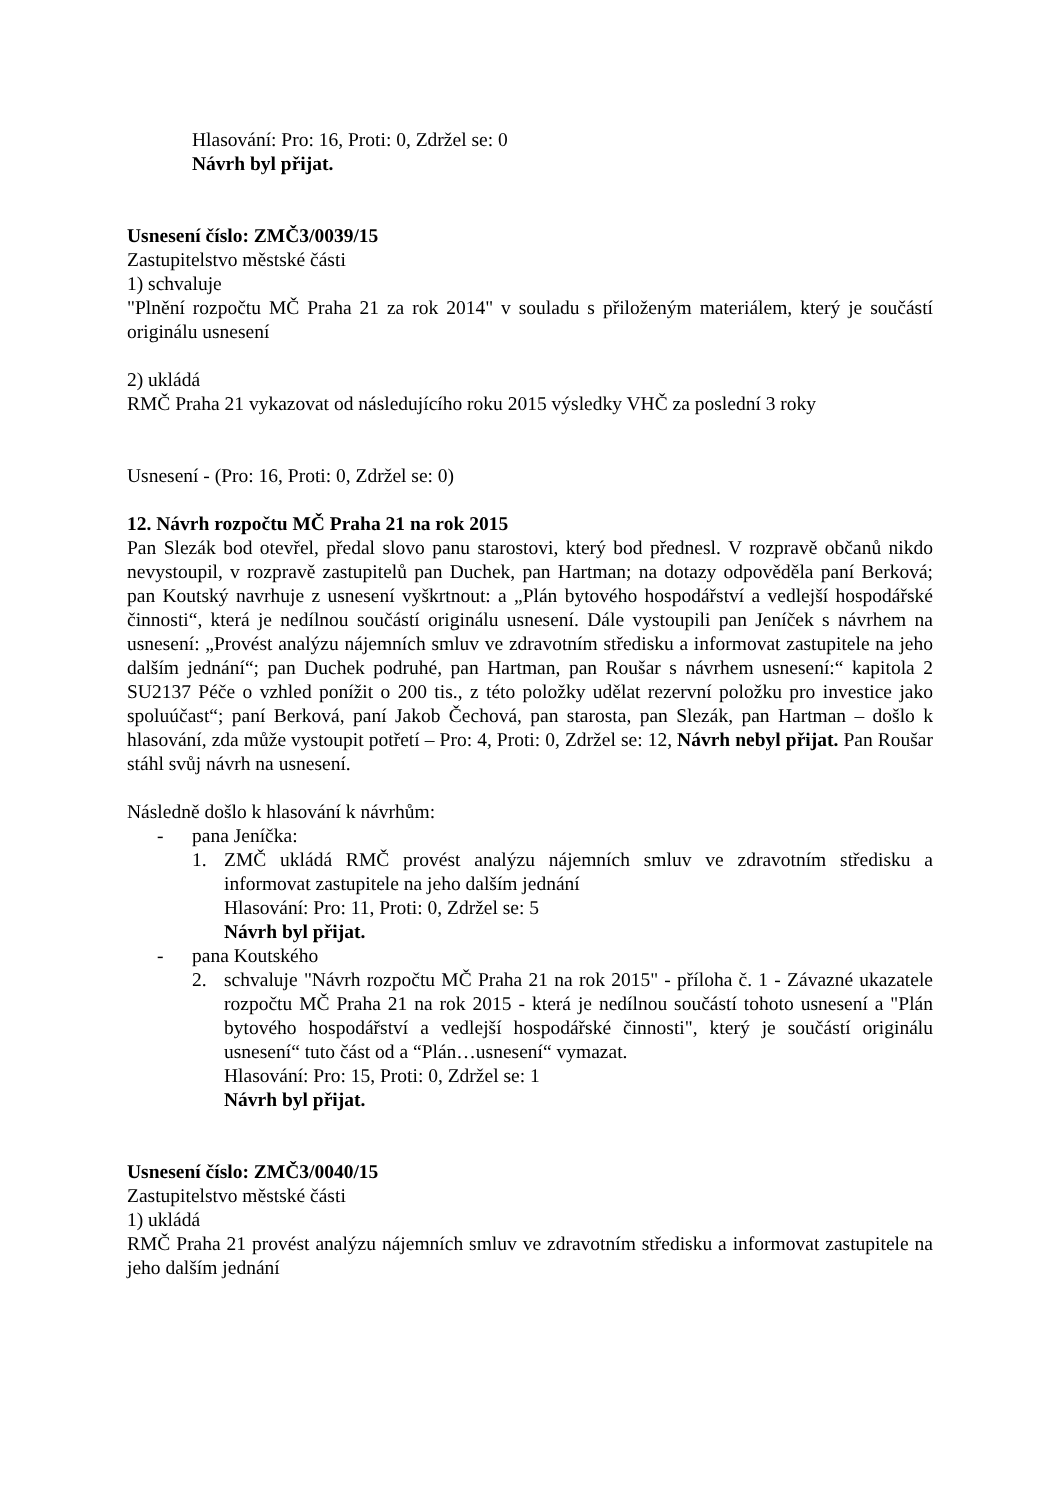Hlasování: Pro: 16, Proti: 0, Zdržel se: 0
Návrh byl přijat.
Usnesení číslo: ZMČ3/0039/15
Zastupitelstvo městské části
1) schvaluje
"Plnění rozpočtu MČ Praha 21 za rok 2014" v souladu s přiloženým materiálem, který je součástí originálu usnesení
2) ukládá
RMČ Praha 21 vykazovat od následujícího roku 2015 výsledky VHČ za poslední 3 roky
Usnesení - (Pro: 16, Proti: 0, Zdržel se: 0)
12. Návrh rozpočtu MČ Praha 21 na rok 2015
Pan Slezák bod otevřel, předal slovo panu starostovi, který bod přednesl. V rozpravě občanů nikdo nevystoupil, v rozpravě zastupitelů pan Duchek, pan Hartman; na dotazy odpověděla paní Berková; pan Koutský navrhuje z usnesení vyškrtnout: a „Plán bytového hospodářství a vedlejší hospodářské činnosti“, která je nedílnou součástí originálu usnesení. Dále vystoupili pan Jeníček s návrhem na usnesení: „Provést analýzu nájemních smluv ve zdravotním středisku a informovat zastupitele na jeho dalším jednání“; pan Duchek podruhé, pan Hartman, pan Roušar s návrhem usnesení:“ kapitola 2 SU2137 Péče o vzhled ponížit o 200 tis., z této položky udělat rezervní položku pro investice jako spoluúčast“; paní Berková, paní Jakob Čechová, pan starosta, pan Slezák, pan Hartman – došlo k hlasování, zda může vystoupit potřetí – Pro: 4, Proti: 0, Zdržel se: 12, Návrh nebyl přijat. Pan Roušar stáhl svůj návrh na usnesení.
Následně došlo k hlasování k návrhům:
- pana Jeníčka:
1. ZMČ ukládá RMČ provést analýzu nájemních smluv ve zdravotním středisku a informovat zastupitele na jeho dalším jednání
Hlasování: Pro: 11, Proti: 0, Zdržel se: 5
Návrh byl přijat.
- pana Koutského
2. schvaluje "Návrh rozpočtu MČ Praha 21 na rok 2015" - příloha č. 1 - Závazné ukazatele rozpočtu MČ Praha 21 na rok 2015 - která je nedílnou součástí tohoto usnesení a "Plán bytového hospodářství a vedlejší hospodářské činnosti", který je součástí originálu usnesení“ tuto část od a “Plán…usnesení“ vymazat.
Hlasování: Pro: 15, Proti: 0, Zdržel se: 1
Návrh byl přijat.
Usnesení číslo: ZMČ3/0040/15
Zastupitelstvo městské části
1) ukládá
RMČ Praha 21 provést analýzu nájemních smluv ve zdravotním středisku a informovat zastupitele na jeho dalším jednání